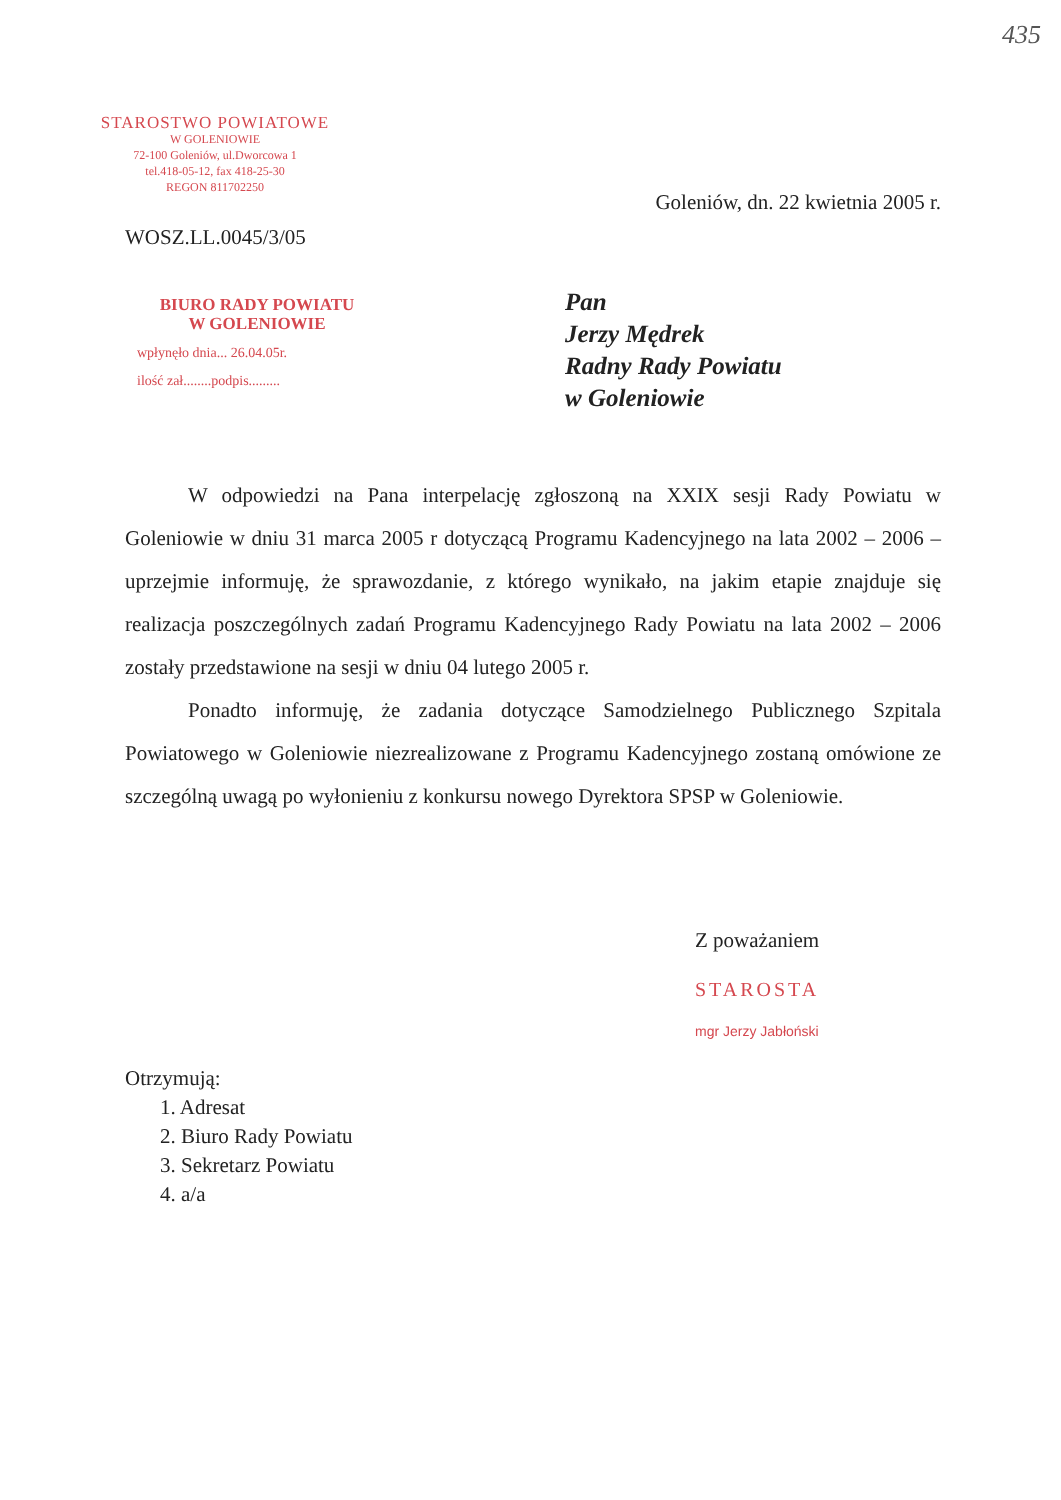435
STAROSTWO POWIATOWE
W GOLENIOWIE
72-100 Goleniów, ul.Dworcowa 1
tel.418-05-12, fax 418-25-30
REGON 811702250
Goleniów, dn. 22 kwietnia 2005 r.
WOSZ.LL.0045/3/05
BIURO RADY POWIATU
W GOLENIOWIE
wpłynęło dnia... 26.04.05r.
ilość zał........podpis.........
Pan
Jerzy Mędrek
Radny Rady Powiatu
w Goleniowie
W odpowiedzi na Pana interpelację zgłoszoną na XXIX sesji Rady Powiatu w Goleniowie w dniu 31 marca 2005 r dotyczącą Programu Kadencyjnego na lata 2002 – 2006 – uprzejmie informuję, że sprawozdanie, z którego wynikało, na jakim etapie znajduje się realizacja poszczególnych zadań Programu Kadencyjnego Rady Powiatu na lata 2002 – 2006 zostały przedstawione na sesji w dniu 04 lutego 2005 r.
Ponadto informuję, że zadania dotyczące Samodzielnego Publicznego Szpitala Powiatowego w Goleniowie niezrealizowane z Programu Kadencyjnego zostaną omówione ze szczególną uwagą po wyłonieniu z konkursu nowego Dyrektora SPSP w Goleniowie.
Z poważaniem
STAROSTA
mgr Jerzy Jabłoński
Otrzymują:
1. Adresat
2. Biuro Rady Powiatu
3. Sekretarz Powiatu
4. a/a